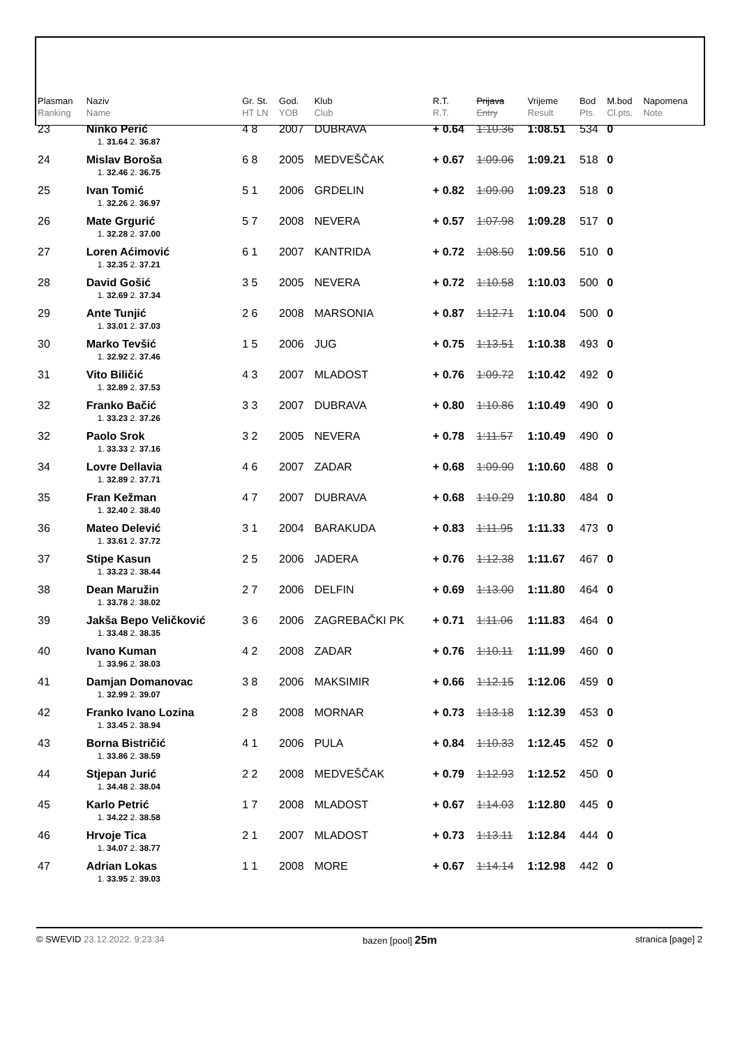| Plasman Ranking | Naziv Name | Gr. St. HT LN | God. YOB | Klub Club | R.T. R.T. | Prijava Entry | Vrijeme Result | Bod Pts. | M.bod Cl.pts. | Napomena Note |
| --- | --- | --- | --- | --- | --- | --- | --- | --- | --- | --- |
| 23 | Ninko Perić | 4 8 | 2007 | DUBRAVA | + 0.64 | 1:10.36 | 1:08.51 | 534 | 0 | |
| | 1. 31.64 2. 36.87 | | | | | | | | | |
| 24 | Mislav Boroša | 6 8 | 2005 | MEDVEŠČAK | + 0.67 | 1:09.06 | 1:09.21 | 518 | 0 | |
| | 1. 32.46 2. 36.75 | | | | | | | | | |
| 25 | Ivan Tomić | 5 1 | 2006 | GRDELIN | + 0.82 | 1:09.00 | 1:09.23 | 518 | 0 | |
| | 1. 32.26 2. 36.97 | | | | | | | | | |
| 26 | Mate Grgurić | 5 7 | 2008 | NEVERA | + 0.57 | 1:07.98 | 1:09.28 | 517 | 0 | |
| | 1. 32.28 2. 37.00 | | | | | | | | | |
| 27 | Loren Aćimović | 6 1 | 2007 | KANTRIDA | + 0.72 | 1:08.50 | 1:09.56 | 510 | 0 | |
| | 1. 32.35 2. 37.21 | | | | | | | | | |
| 28 | David Gošić | 3 5 | 2005 | NEVERA | + 0.72 | 1:10.58 | 1:10.03 | 500 | 0 | |
| | 1. 32.69 2. 37.34 | | | | | | | | | |
| 29 | Ante Tunjić | 2 6 | 2008 | MARSONIA | + 0.87 | 1:12.71 | 1:10.04 | 500 | 0 | |
| | 1. 33.01 2. 37.03 | | | | | | | | | |
| 30 | Marko Tevšić | 1 5 | 2006 | JUG | + 0.75 | 1:13.51 | 1:10.38 | 493 | 0 | |
| | 1. 32.92 2. 37.46 | | | | | | | | | |
| 31 | Vito Biličić | 4 3 | 2007 | MLADOST | + 0.76 | 1:09.72 | 1:10.42 | 492 | 0 | |
| | 1. 32.89 2. 37.53 | | | | | | | | | |
| 32 | Franko Bačić | 3 3 | 2007 | DUBRAVA | + 0.80 | 1:10.86 | 1:10.49 | 490 | 0 | |
| | 1. 33.23 2. 37.26 | | | | | | | | | |
| 32 | Paolo Srok | 3 2 | 2005 | NEVERA | + 0.78 | 1:11.57 | 1:10.49 | 490 | 0 | |
| | 1. 33.33 2. 37.16 | | | | | | | | | |
| 34 | Lovre Dellavia | 4 6 | 2007 | ZADAR | + 0.68 | 1:09.90 | 1:10.60 | 488 | 0 | |
| | 1. 32.89 2. 37.71 | | | | | | | | | |
| 35 | Fran Kežman | 4 7 | 2007 | DUBRAVA | + 0.68 | 1:10.29 | 1:10.80 | 484 | 0 | |
| | 1. 32.40 2. 38.40 | | | | | | | | | |
| 36 | Mateo Delević | 3 1 | 2004 | BARAKUDA | + 0.83 | 1:11.95 | 1:11.33 | 473 | 0 | |
| | 1. 33.61 2. 37.72 | | | | | | | | | |
| 37 | Stipe Kasun | 2 5 | 2006 | JADERA | + 0.76 | 1:12.38 | 1:11.67 | 467 | 0 | |
| | 1. 33.23 2. 38.44 | | | | | | | | | |
| 38 | Dean Maružin | 2 7 | 2006 | DELFIN | + 0.69 | 1:13.00 | 1:11.80 | 464 | 0 | |
| | 1. 33.78 2. 38.02 | | | | | | | | | |
| 39 | Jakša Bepo Veličković | 3 6 | 2006 | ZAGREBAČKI PK | + 0.71 | 1:11.06 | 1:11.83 | 464 | 0 | |
| | 1. 33.48 2. 38.35 | | | | | | | | | |
| 40 | Ivano Kuman | 4 2 | 2008 | ZADAR | + 0.76 | 1:10.11 | 1:11.99 | 460 | 0 | |
| | 1. 33.96 2. 38.03 | | | | | | | | | |
| 41 | Damjan Domanovac | 3 8 | 2006 | MAKSIMIR | + 0.66 | 1:12.15 | 1:12.06 | 459 | 0 | |
| | 1. 32.99 2. 39.07 | | | | | | | | | |
| 42 | Franko Ivano Lozina | 2 8 | 2008 | MORNAR | + 0.73 | 1:13.18 | 1:12.39 | 453 | 0 | |
| | 1. 33.45 2. 38.94 | | | | | | | | | |
| 43 | Borna Bistričić | 4 1 | 2006 | PULA | + 0.84 | 1:10.33 | 1:12.45 | 452 | 0 | |
| | 1. 33.86 2. 38.59 | | | | | | | | | |
| 44 | Stjepan Jurić | 2 2 | 2008 | MEDVEŠČAK | + 0.79 | 1:12.93 | 1:12.52 | 450 | 0 | |
| | 1. 34.48 2. 38.04 | | | | | | | | | |
| 45 | Karlo Petrić | 1 7 | 2008 | MLADOST | + 0.67 | 1:14.03 | 1:12.80 | 445 | 0 | |
| | 1. 34.22 2. 38.58 | | | | | | | | | |
| 46 | Hrvoje Tica | 2 1 | 2007 | MLADOST | + 0.73 | 1:13.11 | 1:12.84 | 444 | 0 | |
| | 1. 34.07 2. 38.77 | | | | | | | | | |
| 47 | Adrian Lokas | 1 1 | 2008 | MORE | + 0.67 | 1:14.14 | 1:12.98 | 442 | 0 | |
| | 1. 33.95 2. 39.03 | | | | | | | | | |
© SWEVID 23.12.2022. 9:23:34 bazen [pool] 25m stranica [page] 2